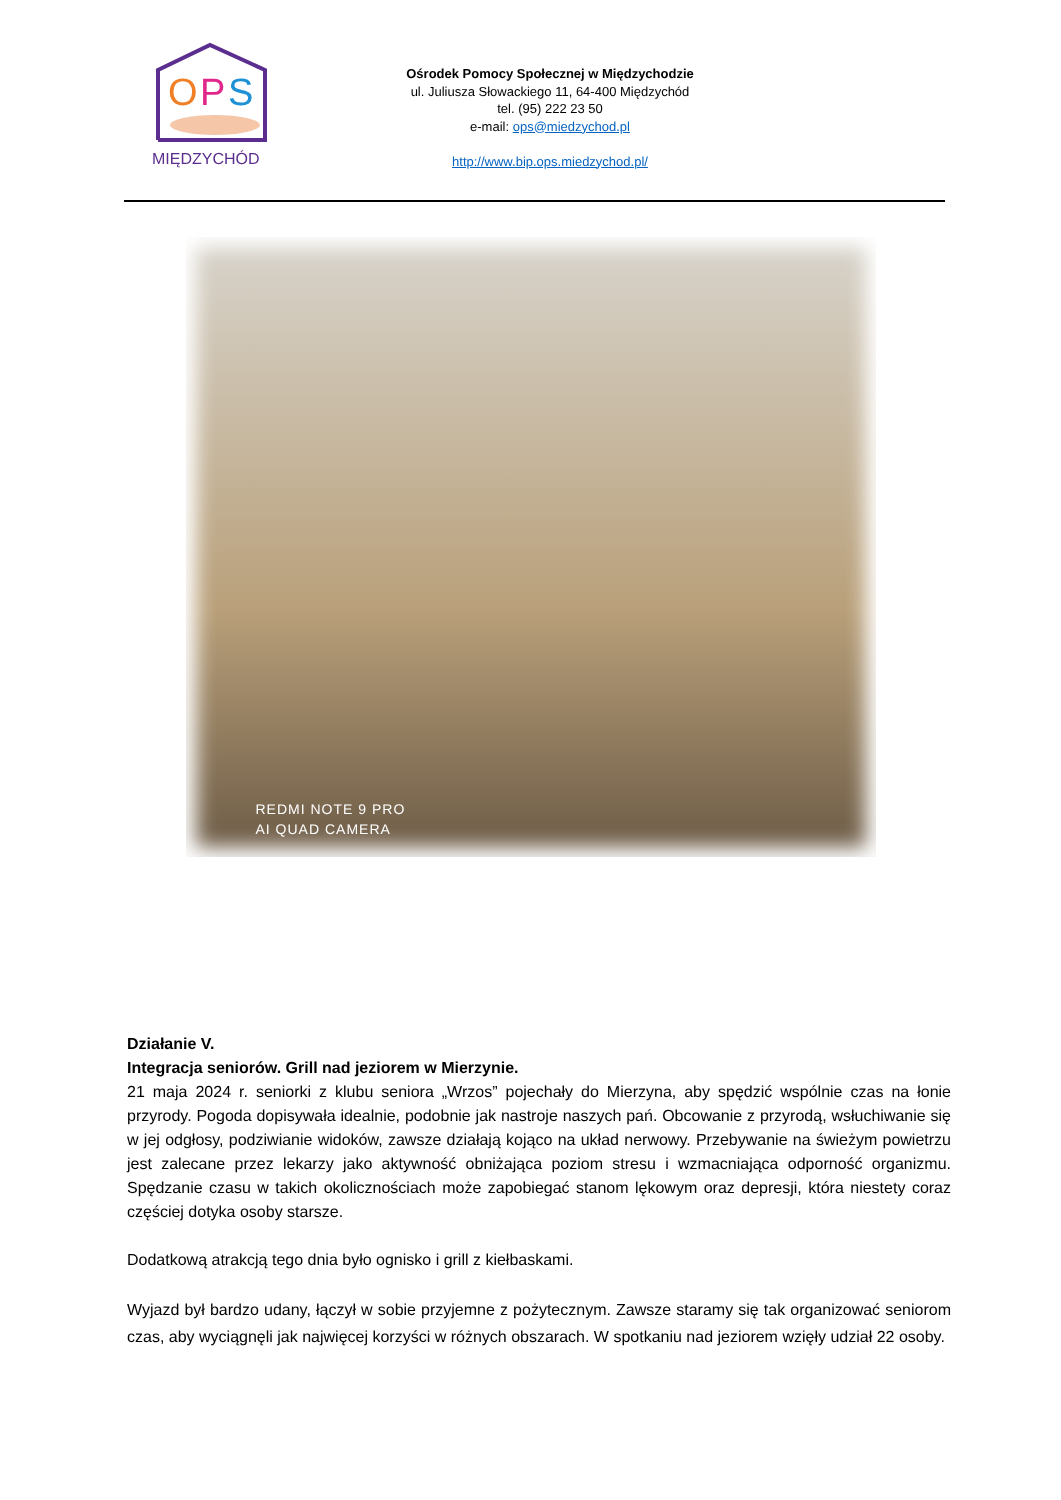O
P
S
MIĘDZYCHÓD
Ośrodek Pomocy Społecznej w Międzychodzie
ul. Juliusza Słowackiego 11, 64-400 Międzychód
tel. (95) 222 23 50
e-mail: ops@miedzychod.pl
http://www.bip.ops.miedzychod.pl/
REDMI NOTE 9 PRO
AI QUAD CAMERA
Działanie V.
Integracja seniorów. Grill nad jeziorem w Mierzynie.
21 maja 2024 r. seniorki z klubu seniora „Wrzos” pojechały do Mierzyna, aby spędzić wspólnie czas na łonie przyrody. Pogoda dopisywała idealnie, podobnie jak nastroje naszych pań. Obcowanie z przyrodą, wsłuchiwanie się w jej odgłosy, podziwianie widoków, zawsze działają kojąco na układ nerwowy. Przebywanie na świeżym powietrzu jest zalecane przez lekarzy jako aktywność obniżająca poziom stresu i wzmacniająca odporność organizmu. Spędzanie czasu w takich okolicznościach może zapobiegać stanom lękowym oraz depresji, która niestety coraz częściej dotyka osoby starsze.
Dodatkową atrakcją tego dnia było ognisko i grill z kiełbaskami.
Wyjazd był bardzo udany, łączył w sobie przyjemne z pożytecznym. Zawsze staramy się tak organizować seniorom czas, aby wyciągnęli jak najwięcej korzyści w różnych obszarach. W spotkaniu nad jeziorem wzięły udział 22 osoby.